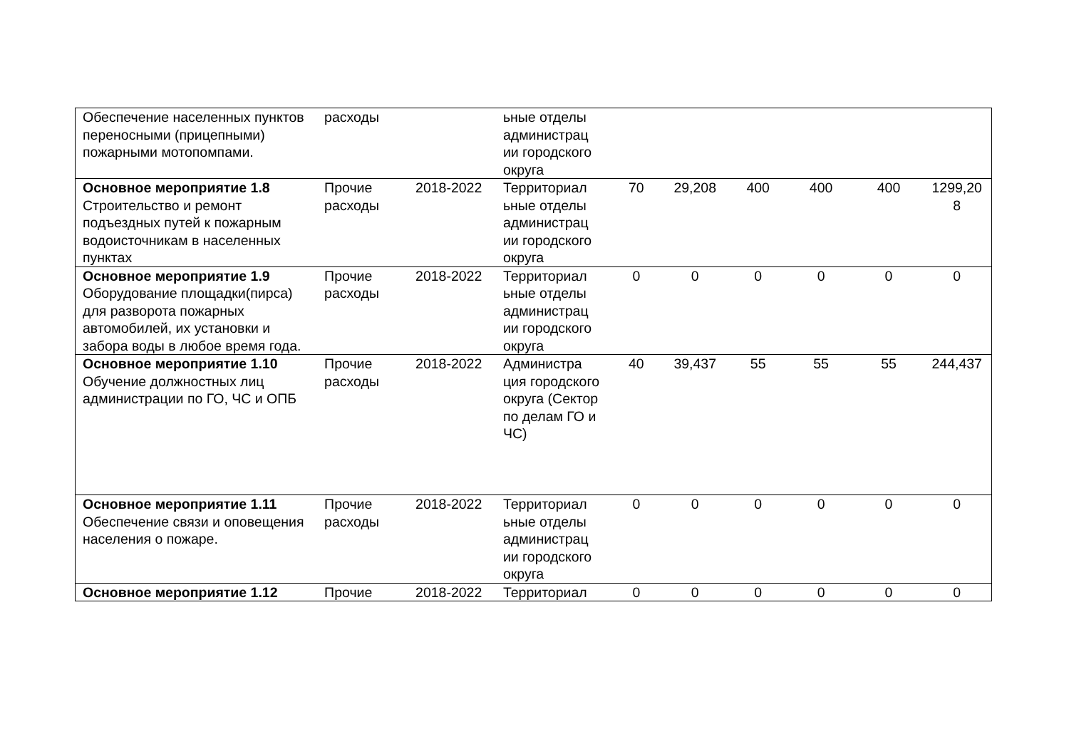| Обеспечение населенных пунктов переносными (прицепными) пожарными мотопомпами. | расходы | | ьные отделы администрац ии городского округа | | | | | | |
| Основное мероприятие 1.8 Строительство и ремонт подъездных путей к пожарным водоисточникам в населенных пунктах | Прочие расходы | 2018-2022 | Территориал ьные отделы администрац ии городского округа | 70 | 29,208 | 400 | 400 | 400 | 1299,20 8 |
| Основное мероприятие 1.9 Оборудование площадки(пирса) для разворота пожарных автомобилей, их установки и забора воды в любое время года. | Прочие расходы | 2018-2022 | Территориал ьные отделы администрац ии городского округа | 0 | 0 | 0 | 0 | 0 | 0 |
| Основное мероприятие 1.10 Обучение должностных лиц администрации по ГО, ЧС и ОПБ | Прочие расходы | 2018-2022 | Администра ция городского округа (Сектор по делам ГО и ЧС) | 40 | 39,437 | 55 | 55 | 55 | 244,437 |
| Основное мероприятие 1.11 Обеспечение связи и оповещения населения о пожаре. | Прочие расходы | 2018-2022 | Территориал ьные отделы администрац ии городского округа | 0 | 0 | 0 | 0 | 0 | 0 |
| Основное мероприятие 1.12 | Прочие | 2018-2022 | Территориал | 0 | 0 | 0 | 0 | 0 | 0 |